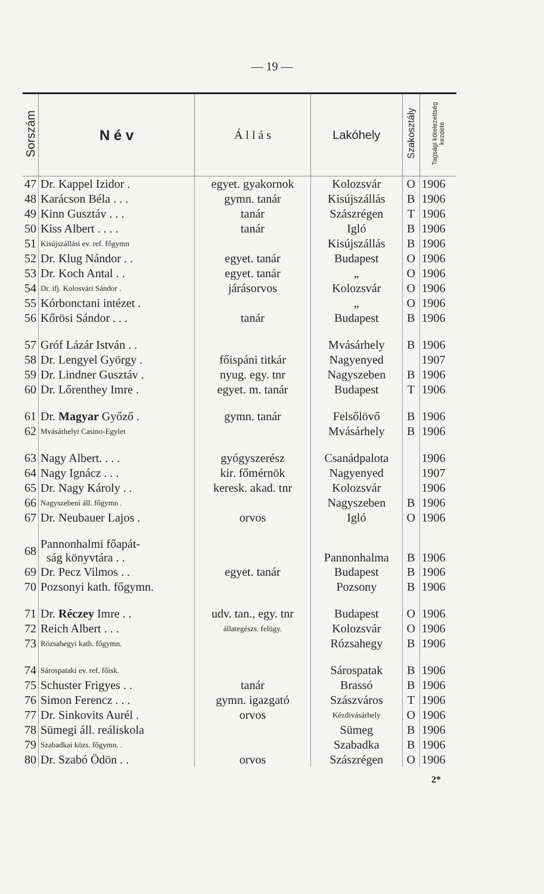— 19 —
| Sorszám | N é v | Á l l á s | Lakóhely | Szakosztály | Tagsági kötelezettség kezdete |
| --- | --- | --- | --- | --- | --- |
| 47 | Dr. Kappel Izidor . | egyet. gyakornok | Kolozsvár | O | 1906 |
| 48 | Karácson Béla . . . | gymn. tanár | Kisújszállás | B | 1906 |
| 49 | Kinn Gusztáv . . . | tanár | Szászrégen | T | 1906 |
| 50 | Kiss Albert . . . . | tanár | Igló | B | 1906 |
| 51 | Kisújszállási ev. ref. főgymn | | Kisújszállás | B | 1906 |
| 52 | Dr. Klug Nándor . . | egyet. tanár | Budapest | O | 1906 |
| 53 | Dr. Koch Antal . . | egyet. tanár | „ | O | 1906 |
| 54 | Dr. ifj. Kolosvári Sándor . | járásorvos | Kolozsvár | O | 1906 |
| 55 | Kórbonctani intézet . | | „ | O | 1906 |
| 56 | Kőrösi Sándor . . . | tanár | Budapest | B | 1906 |
| 57 | Gróf Lázár István . . | | Mvásárhely | B | 1906 |
| 58 | Dr. Lengyel György . | főispáni titkár | Nagyenyed | | 1907 |
| 59 | Dr. Lindner Gusztáv . | nyug. egy. tnr | Nagyszeben | B | 1906 |
| 60 | Dr. Lőrenthey Imre . | egyet. m. tanár | Budapest | T | 1906 |
| 61 | Dr. Magyar Győző . | gymn. tanár | Felsőlövő | B | 1906 |
| 62 | Mvásárhelyi Casino-Egylet | | Mvásárhely | B | 1906 |
| 63 | Nagy Albert. . . . | gyógyszerész | Csanádpalota | | 1906 |
| 64 | Nagy Ignácz . . . | kir. főmérnök | Nagyenyed | | 1907 |
| 65 | Dr. Nagy Károly . . | keresk. akad. tnr | Kolozsvár | | 1906 |
| 66 | Nagyszebeni áll. főgymn . | | Nagyszeben | B | 1906 |
| 67 | Dr. Neubauer Lajos . | orvos | Igló | O | 1906 |
| 68 | Pannonhalmi főapát- ság könyvtára . . | | Pannonhalma | B | 1906 |
| 69 | Dr. Pecz Vilmos . . | egyet. tanár | Budapest | B | 1906 |
| 70 | Pozsonyi kath. főgymn. | | Pozsony | B | 1906 |
| 71 | Dr. Réczey Imre . . | udv. tan., egy. tnr | Budapest | O | 1906 |
| 72 | Reich Albert . . . | állategészs. felügy. | Kolozsvár | O | 1906 |
| 73 | Rózsahegyi kath. főgymn. | | Rózsahegy | B | 1906 |
| 74 | Sárospataki ev. ref. főisk. | | Sárospatak | B | 1906 |
| 75 | Schuster Frigyes . . | tanár | Brassó | B | 1906 |
| 76 | Simon Ferencz . . . | gymn. igazgató | Szászváros | T | 1906 |
| 77 | Dr. Sinkovits Aurél . | orvos | Kézdivásárhely | O | 1906 |
| 78 | Sümegi áll. reáliskola | | Sümeg | B | 1906 |
| 79 | Szabadkai közs. főgymn. . | | Szabadka | B | 1906 |
| 80 | Dr. Szabó Ödön . . | orvos | Szászrégen | O | 1906 |
2*